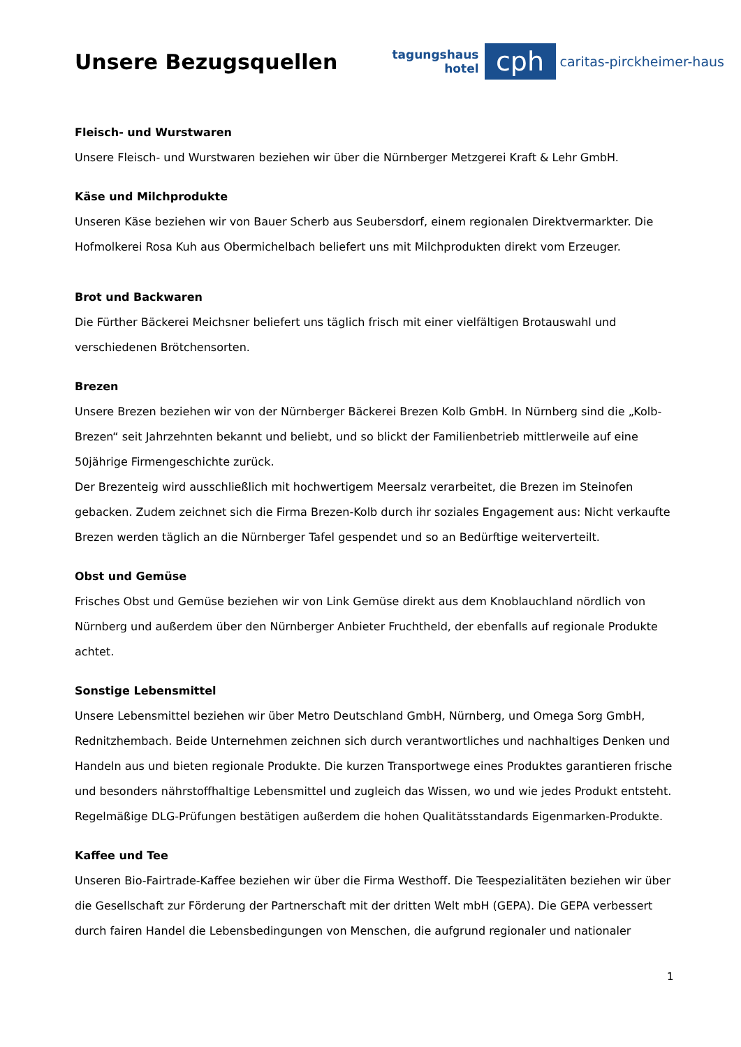Unsere Bezugsquellen
tagungshaus
hotel
cph
caritas-pirckheimer-haus
Fleisch- und Wurstwaren
Unsere Fleisch- und Wurstwaren beziehen wir über die Nürnberger Metzgerei Kraft & Lehr GmbH.
Käse und Milchprodukte
Unseren Käse beziehen wir von Bauer Scherb aus Seubersdorf, einem regionalen Direktvermarkter. Die Hofmolkerei Rosa Kuh aus Obermichelbach beliefert uns mit Milchprodukten direkt vom Erzeuger.
Brot und Backwaren
Die Fürther Bäckerei Meichsner beliefert uns täglich frisch mit einer vielfältigen Brotauswahl und verschiedenen Brötchensorten.
Brezen
Unsere Brezen beziehen wir von der Nürnberger Bäckerei Brezen Kolb GmbH. In Nürnberg sind die „Kolb-Brezen“ seit Jahrzehnten bekannt und beliebt, und so blickt der Familienbetrieb mittlerweile auf eine 50jährige Firmengeschichte zurück.
Der Brezenteig wird ausschließlich mit hochwertigem Meersalz verarbeitet, die Brezen im Steinofen gebacken. Zudem zeichnet sich die Firma Brezen-Kolb durch ihr soziales Engagement aus: Nicht verkaufte Brezen werden täglich an die Nürnberger Tafel gespendet und so an Bedürftige weiterverteilt.
Obst und Gemüse
Frisches Obst und Gemüse beziehen wir von Link Gemüse direkt aus dem Knoblauchland nördlich von Nürnberg und außerdem über den Nürnberger Anbieter Fruchtheld, der ebenfalls auf regionale Produkte achtet.
Sonstige Lebensmittel
Unsere Lebensmittel beziehen wir über Metro Deutschland GmbH, Nürnberg, und Omega Sorg GmbH, Rednitzhembach. Beide Unternehmen zeichnen sich durch verantwortliches und nachhaltiges Denken und Handeln aus und bieten regionale Produkte. Die kurzen Transportwege eines Produktes garantieren frische und besonders nährstoffhaltige Lebensmittel und zugleich das Wissen, wo und wie jedes Produkt entsteht. Regelmäßige DLG-Prüfungen bestätigen außerdem die hohen Qualitätsstandards Eigenmarken-Produkte.
Kaffee und Tee
Unseren Bio-Fairtrade-Kaffee beziehen wir über die Firma Westhoff. Die Teespezialitäten beziehen wir über die Gesellschaft zur Förderung der Partnerschaft mit der dritten Welt mbH (GEPA). Die GEPA verbessert durch fairen Handel die Lebensbedingungen von Menschen, die aufgrund regionaler und nationaler
1